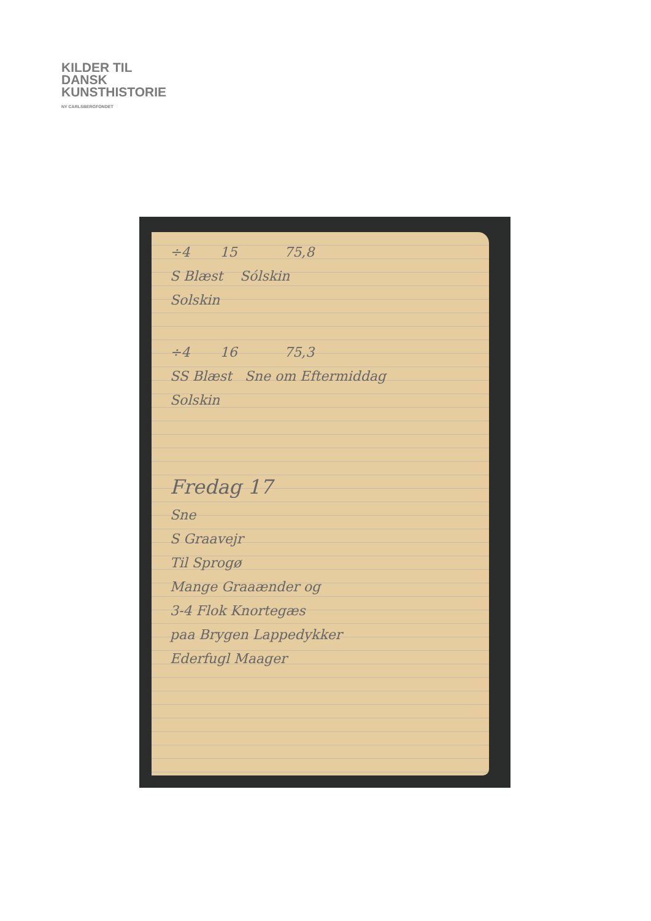KILDER TIL
DANSK
KUNSTHISTORIE
NY CARLSBERGFONDET
÷4 15 75,8
S Blæst Sólskin
Solskin
÷4 16 75,3
SS Blæst Sne om Eftermiddag
Solskin
Fredag 17
Sne
S Graavejr
Til Sprogø
Mange Graaænder og
3-4 Flok Knortegæs
paa Brygen Lappedykker
Ederfugl Maager